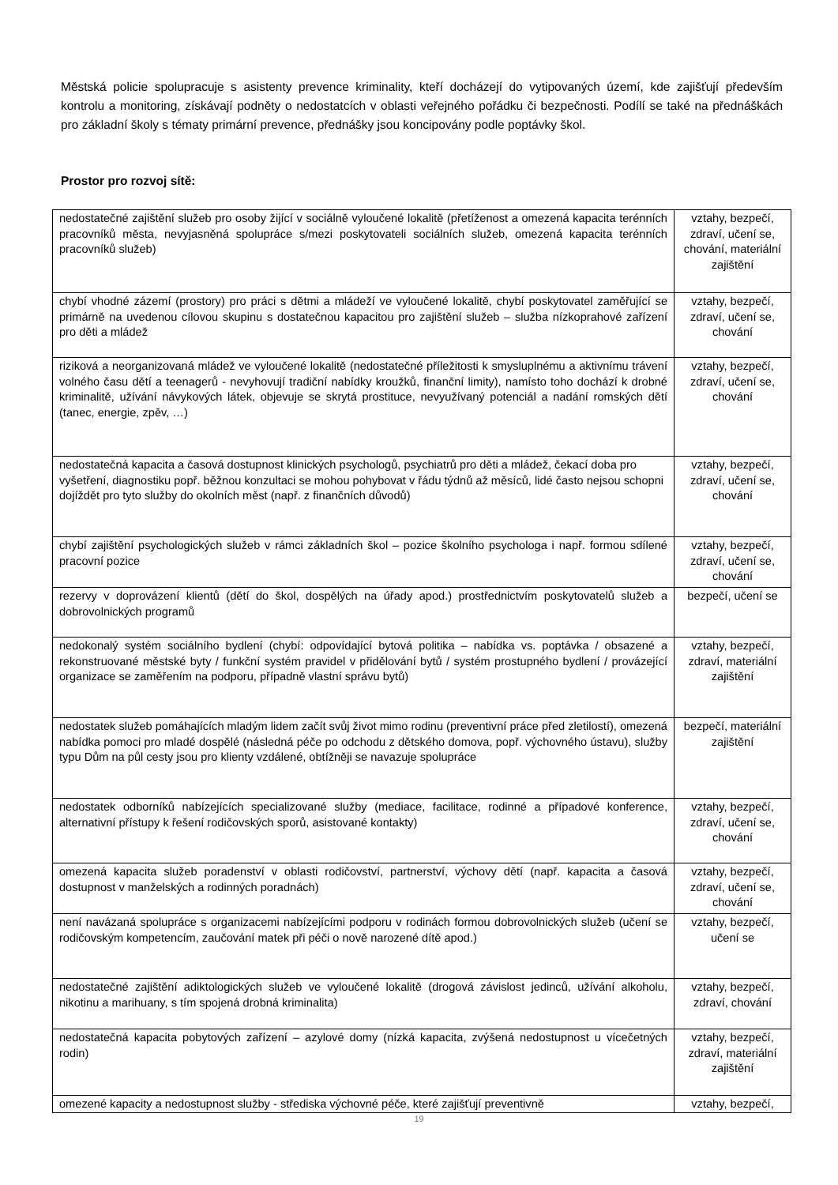Městská policie spolupracuje s asistenty prevence kriminality, kteří docházejí do vytipovaných území, kde zajišťují především kontrolu a monitoring, získávají podněty o nedostatcích v oblasti veřejného pořádku či bezpečnosti. Podílí se také na přednáškách pro základní školy s tématy primární prevence, přednášky jsou koncipovány podle poptávky škol.
Prostor pro rozvoj sítě:
| nedostatečné zajištění služeb pro osoby žijící v sociálně vyloučené lokalitě (přetíženost a omezená kapacita terénních pracovníků města, nevyjasněná spolupráce s/mezi poskytovateli sociálních služeb, omezená kapacita terénních pracovníků služeb) | vztahy, bezpečí, zdraví, učení se, chování, materiální zajištění |
| chybí vhodné zázemí (prostory) pro práci s dětmi a mládeží ve vyloučené lokalitě, chybí poskytovatel zaměřující se primárně na uvedenou cílovou skupinu s dostatečnou kapacitou pro zajištění služeb – služba nízkoprahové zařízení pro děti a mládež | vztahy, bezpečí, zdraví, učení se, chování |
| riziková a neorganizovaná mládež ve vyloučené lokalitě (nedostatečné příležitosti k smysluplnému a aktivnímu trávení volného času dětí a teenagerů - nevyhovují tradiční nabídky kroužků, finanční limity), namísto toho dochází k drobné kriminalitě, užívání návykových látek, objevuje se skrytá prostituce, nevyužívaný potenciál a nadání romských dětí (tanec, energie, zpěv, …) | vztahy, bezpečí, zdraví, učení se, chování |
| nedostatečná kapacita a časová dostupnost klinických psychologů, psychiatrů pro děti a mládež, čekací doba pro vyšetření, diagnostiku popř. běžnou konzultaci se mohou pohybovat v řádu týdnů až měsíců, lidé často nejsou schopni dojíždět pro tyto služby do okolních měst (např. z finančních důvodů) | vztahy, bezpečí, zdraví, učení se, chování |
| chybí zajištění psychologických služeb v rámci základních škol – pozice školního psychologa i např. formou sdílené pracovní pozice | vztahy, bezpečí, zdraví, učení se, chování |
| rezervy v doprovázení klientů (dětí do škol, dospělých na úřady apod.) prostřednictvím poskytovatelů služeb a dobrovolnických programů | bezpečí, učení se |
| nedokonalý systém sociálního bydlení (chybí: odpovídající bytová politika – nabídka vs. poptávka / obsazené a rekonstruované městské byty / funkční systém pravidel v přidělování bytů / systém prostupného bydlení / provázející organizace se zaměřením na podporu, případně vlastní správu bytů) | vztahy, bezpečí, zdraví, materiální zajištění |
| nedostatek služeb pomáhajících mladým lidem začít svůj život mimo rodinu (preventivní práce před zletilostí), omezená nabídka pomoci pro mladé dospělé (následná péče po odchodu z dětského domova, popř. výchovného ústavu), služby typu Dům na půl cesty jsou pro klienty vzdálené, obtížněji se navazuje spolupráce | bezpečí, materiální zajištění |
| nedostatek odborníků nabízejících specializované služby (mediace, facilitace, rodinné a případové konference, alternativní přístupy k řešení rodičovských sporů, asistované kontakty) | vztahy, bezpečí, zdraví, učení se, chování |
| omezená kapacita služeb poradenství v oblasti rodičovství, partnerství, výchovy dětí (např. kapacita a časová dostupnost v manželských a rodinných poradnách) | vztahy, bezpečí, zdraví, učení se, chování |
| není navázaná spolupráce s organizacemi nabízejícími podporu v rodinách formou dobrovolnických služeb (učení se rodičovským kompetencím, zaučování matek při péči o nově narozené dítě apod.) | vztahy, bezpečí, učení se |
| nedostatečné zajištění adiktologických služeb ve vyloučené lokalitě (drogová závislost jedinců, užívání alkoholu, nikotinu a marihuany, s tím spojená drobná kriminalita) | vztahy, bezpečí, zdraví, chování |
| nedostatečná kapacita pobytových zařízení – azylové domy (nízká kapacita, zvýšená nedostupnost u vícečetných rodin) | vztahy, bezpečí, zdraví, materiální zajištění |
| omezené kapacity a nedostupnost služby - střediska výchovné péče, které zajišťují preventivně | vztahy, bezpečí, |
19